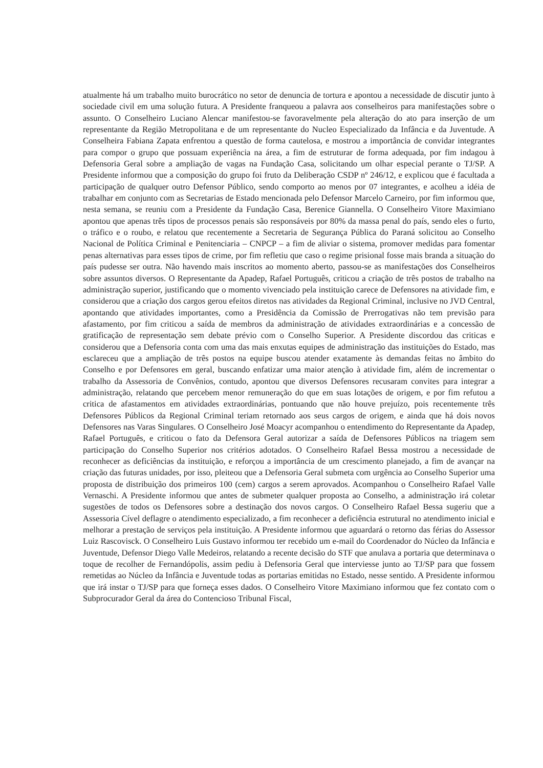atualmente há um trabalho muito burocrático no setor de denuncia de tortura e apontou a necessidade de discutir junto à sociedade civil em uma solução futura. A Presidente franqueou a palavra aos conselheiros para manifestações sobre o assunto. O Conselheiro Luciano Alencar manifestou-se favoravelmente pela alteração do ato para inserção de um representante da Região Metropolitana e de um representante do Nucleo Especializado da Infância e da Juventude. A Conselheira Fabiana Zapata enfrentou a questão de forma cautelosa, e mostrou a importância de convidar integrantes para compor o grupo que possuam experiência na área, a fim de estruturar de forma adequada, por fim indagou à Defensoria Geral sobre a ampliação de vagas na Fundação Casa, solicitando um olhar especial perante o TJ/SP. A Presidente informou que a composição do grupo foi fruto da Deliberação CSDP nº 246/12, e explicou que é facultada a participação de qualquer outro Defensor Público, sendo comporto ao menos por 07 integrantes, e acolheu a idéia de trabalhar em conjunto com as Secretarias de Estado mencionada pelo Defensor Marcelo Carneiro, por fim informou que, nesta semana, se reuniu com a Presidente da Fundação Casa, Berenice Giannella. O Conselheiro Vitore Maximiano apontou que apenas três tipos de processos penais são responsáveis por 80% da massa penal do país, sendo eles o furto, o tráfico e o roubo, e relatou que recentemente a Secretaria de Segurança Pública do Paraná solicitou ao Conselho Nacional de Política Criminal e Penitenciaria – CNPCP – a fim de aliviar o sistema, promover medidas para fomentar penas alternativas para esses tipos de crime, por fim refletiu que caso o regime prisional fosse mais branda a situação do país pudesse ser outra. Não havendo mais inscritos ao momento aberto, passou-se as manifestações dos Conselheiros sobre assuntos diversos. O Representante da Apadep, Rafael Português, criticou a criação de três postos de trabalho na administração superior, justificando que o momento vivenciado pela instituição carece de Defensores na atividade fim, e considerou que a criação dos cargos gerou efeitos diretos nas atividades da Regional Criminal, inclusive no JVD Central, apontando que atividades importantes, como a Presidência da Comissão de Prerrogativas não tem previsão para afastamento, por fim criticou a saída de membros da administração de atividades extraordinárias e a concessão de gratificação de representação sem debate prévio com o Conselho Superior. A Presidente discordou das criticas e considerou que a Defensoria conta com uma das mais enxutas equipes de administração das instituições do Estado, mas esclareceu que a ampliação de três postos na equipe buscou atender exatamente às demandas feitas no âmbito do Conselho e por Defensores em geral, buscando enfatizar uma maior atenção à atividade fim, além de incrementar o trabalho da Assessoria de Convênios, contudo, apontou que diversos Defensores recusaram convites para integrar a administração, relatando que percebem menor remuneração do que em suas lotações de origem, e por fim refutou a critica de afastamentos em atividades extraordinárias, pontuando que não houve prejuízo, pois recentemente três Defensores Públicos da Regional Criminal teriam retornado aos seus cargos de origem, e ainda que há dois novos Defensores nas Varas Singulares. O Conselheiro José Moacyr acompanhou o entendimento do Representante da Apadep, Rafael Português, e criticou o fato da Defensora Geral autorizar a saída de Defensores Públicos na triagem sem participação do Conselho Superior nos critérios adotados. O Conselheiro Rafael Bessa mostrou a necessidade de reconhecer as deficiências da instituição, e reforçou a importância de um crescimento planejado, a fim de avançar na criação das futuras unidades, por isso, pleiteou que a Defensoria Geral submeta com urgência ao Conselho Superior uma proposta de distribuição dos primeiros 100 (cem) cargos a serem aprovados. Acompanhou o Conselheiro Rafael Valle Vernaschi. A Presidente informou que antes de submeter qualquer proposta ao Conselho, a administração irá coletar sugestões de todos os Defensores sobre a destinação dos novos cargos. O Conselheiro Rafael Bessa sugeriu que a Assessoria Cível deflagre o atendimento especializado, a fim reconhecer a deficiência estrutural no atendimento inicial e melhorar a prestação de serviços pela instituição. A Presidente informou que aguardará o retorno das férias do Assessor Luiz Rascovisck. O Conselheiro Luis Gustavo informou ter recebido um e-mail do Coordenador do Núcleo da Infância e Juventude, Defensor Diego Valle Medeiros, relatando a recente decisão do STF que anulava a portaria que determinava o toque de recolher de Fernandópolis, assim pediu à Defensoria Geral que interviesse junto ao TJ/SP para que fossem remetidas ao Núcleo da Infância e Juventude todas as portarias emitidas no Estado, nesse sentido. A Presidente informou que irá instar o TJ/SP para que forneça esses dados. O Conselheiro Vitore Maximiano informou que fez contato com o Subprocurador Geral da área do Contencioso Tribunal Fiscal,